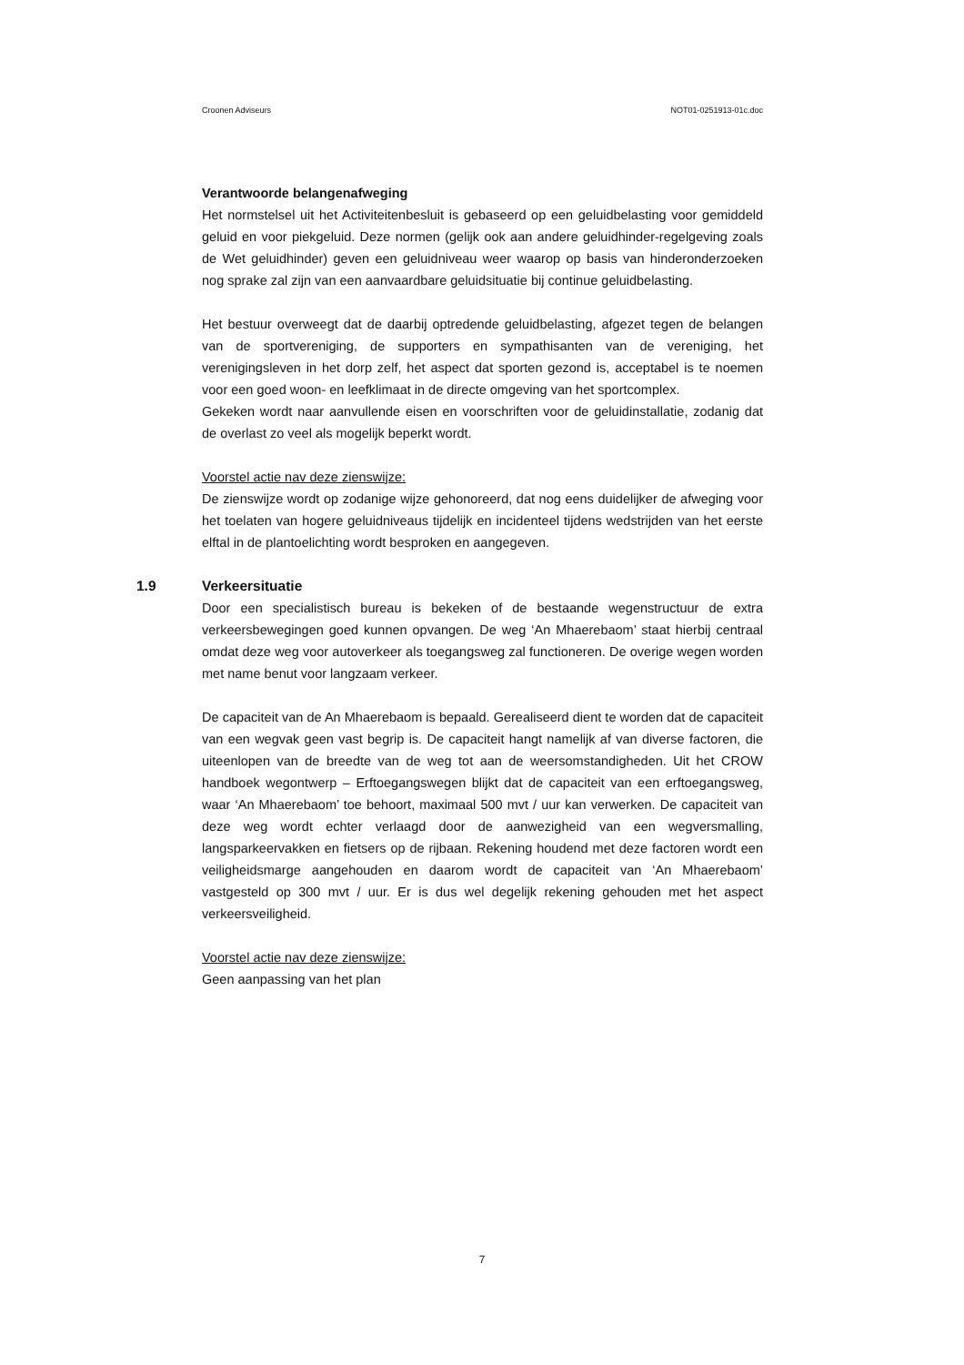Croonen Adviseurs NOT01-0251913-01c.doc
Verantwoorde belangenafweging
Het normstelsel uit het Activiteitenbesluit is gebaseerd op een geluidbelasting voor gemiddeld geluid en voor piekgeluid. Deze normen (gelijk ook aan andere geluidhinder-regelgeving zoals de Wet geluidhinder) geven een geluidniveau weer waarop op basis van hinderonderzoeken nog sprake zal zijn van een aanvaardbare geluidsituatie bij continue geluidbelasting.
Het bestuur overweegt dat de daarbij optredende geluidbelasting, afgezet tegen de belangen van de sportvereniging, de supporters en sympathisanten van de vereniging, het verenigingsleven in het dorp zelf, het aspect dat sporten gezond is, acceptabel is te noemen voor een goed woon- en leefklimaat in de directe omgeving van het sportcomplex.
Gekeken wordt naar aanvullende eisen en voorschriften voor de geluidinstallatie, zodanig dat de overlast zo veel als mogelijk beperkt wordt.
Voorstel actie nav deze zienswijze:
De zienswijze wordt op zodanige wijze gehonoreerd, dat nog eens duidelijker de afweging voor het toelaten van hogere geluidniveaus tijdelijk en incidenteel tijdens wedstrijden van het eerste elftal in de plantoelichting wordt besproken en aangegeven.
1.9 Verkeersituatie
Door een specialistisch bureau is bekeken of de bestaande wegenstructuur de extra verkeersbewegingen goed kunnen opvangen. De weg ‘An Mhaerebaom’ staat hierbij centraal omdat deze weg voor autoverkeer als toegangsweg zal functioneren. De overige wegen worden met name benut voor langzaam verkeer.
De capaciteit van de An Mhaerebaom is bepaald. Gerealiseerd dient te worden dat de capaciteit van een wegvak geen vast begrip is. De capaciteit hangt namelijk af van diverse factoren, die uiteenlopen van de breedte van de weg tot aan de weersomstandigheden. Uit het CROW handboek wegontwerp – Erftoegangswegen blijkt dat de capaciteit van een erftoegangsweg, waar ‘An Mhaerebaom’ toe behoort, maximaal 500 mvt / uur kan verwerken. De capaciteit van deze weg wordt echter verlaagd door de aanwezigheid van een wegversmalling, langsparkeervakken en fietsers op de rijbaan. Rekening houdend met deze factoren wordt een veiligheidsmarge aangehouden en daarom wordt de capaciteit van ‘An Mhaerebaom’ vastgesteld op 300 mvt / uur. Er is dus wel degelijk rekening gehouden met het aspect verkeersveiligheid.
Voorstel actie nav deze zienswijze:
Geen aanpassing van het plan
7